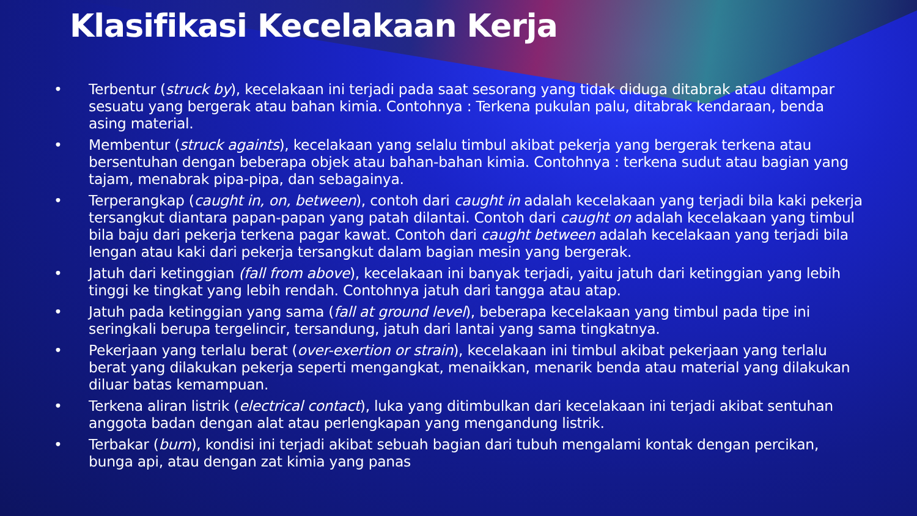Klasifikasi Kecelakaan Kerja
• Terbentur (struck by), kecelakaan ini terjadi pada saat sesorang yang tidak diduga ditabrak atau ditampar sesuatu yang bergerak atau bahan kimia. Contohnya : Terkena pukulan palu, ditabrak kendaraan, benda asing material.
• Membentur (struck againts), kecelakaan yang selalu timbul akibat pekerja yang bergerak terkena atau bersentuhan dengan beberapa objek atau bahan-bahan kimia. Contohnya : terkena sudut atau bagian yang tajam, menabrak pipa-pipa, dan sebagainya.
• Terperangkap (caught in, on, between), contoh dari caught in adalah kecelakaan yang terjadi bila kaki pekerja tersangkut diantara papan-papan yang patah dilantai. Contoh dari caught on adalah kecelakaan yang timbul bila baju dari pekerja terkena pagar kawat. Contoh dari caught between adalah kecelakaan yang terjadi bila lengan atau kaki dari pekerja tersangkut dalam bagian mesin yang bergerak.
• Jatuh dari ketinggian (fall from above), kecelakaan ini banyak terjadi, yaitu jatuh dari ketinggian yang lebih tinggi ke tingkat yang lebih rendah. Contohnya jatuh dari tangga atau atap.
• Jatuh pada ketinggian yang sama (fall at ground level), beberapa kecelakaan yang timbul pada tipe ini seringkali berupa tergelincir, tersandung, jatuh dari lantai yang sama tingkatnya.
• Pekerjaan yang terlalu berat (over-exertion or strain), kecelakaan ini timbul akibat pekerjaan yang terlalu berat yang dilakukan pekerja seperti mengangkat, menaikkan, menarik benda atau material yang dilakukan diluar batas kemampuan.
• Terkena aliran listrik (electrical contact), luka yang ditimbulkan dari kecelakaan ini terjadi akibat sentuhan anggota badan dengan alat atau perlengkapan yang mengandung listrik.
• Terbakar (burn), kondisi ini terjadi akibat sebuah bagian dari tubuh mengalami kontak dengan percikan, bunga api, atau dengan zat kimia yang panas